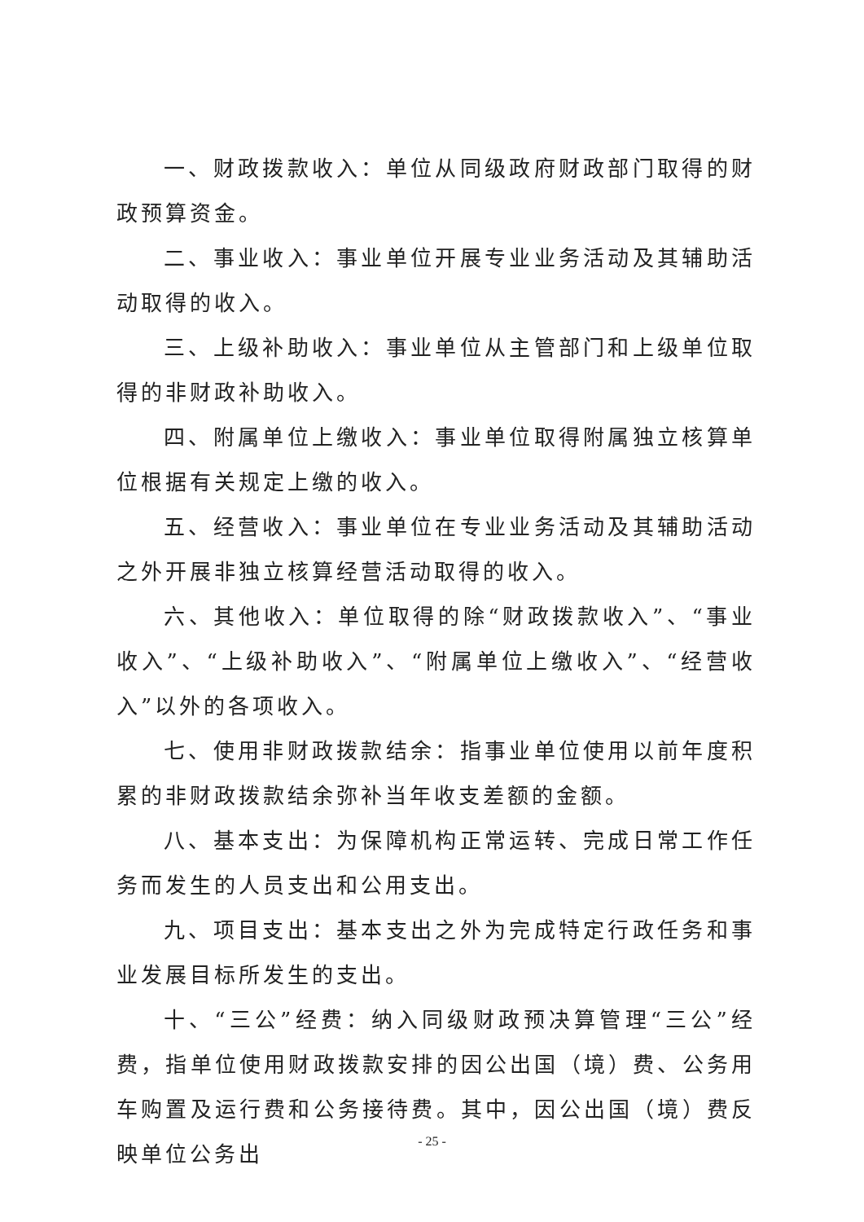一、财政拨款收入：单位从同级政府财政部门取得的财政预算资金。
二、事业收入：事业单位开展专业业务活动及其辅助活动取得的收入。
三、上级补助收入：事业单位从主管部门和上级单位取得的非财政补助收入。
四、附属单位上缴收入：事业单位取得附属独立核算单位根据有关规定上缴的收入。
五、经营收入：事业单位在专业业务活动及其辅助活动之外开展非独立核算经营活动取得的收入。
六、其他收入：单位取得的除“财政拨款收入”、“事业收入”、“上级补助收入”、“附属单位上缴收入”、“经营收入”以外的各项收入。
七、使用非财政拨款结余：指事业单位使用以前年度积累的非财政拨款结余弥补当年收支差额的金额。
八、基本支出：为保障机构正常运转、完成日常工作任务而发生的人员支出和公用支出。
九、项目支出：基本支出之外为完成特定行政任务和事业发展目标所发生的支出。
十、“三公”经费：纳入同级财政预决算管理“三公”经费，指单位使用财政拨款安排的因公出国（境）费、公务用车购置及运行费和公务接待费。其中，因公出国（境）费反映单位公务出
- 25 -